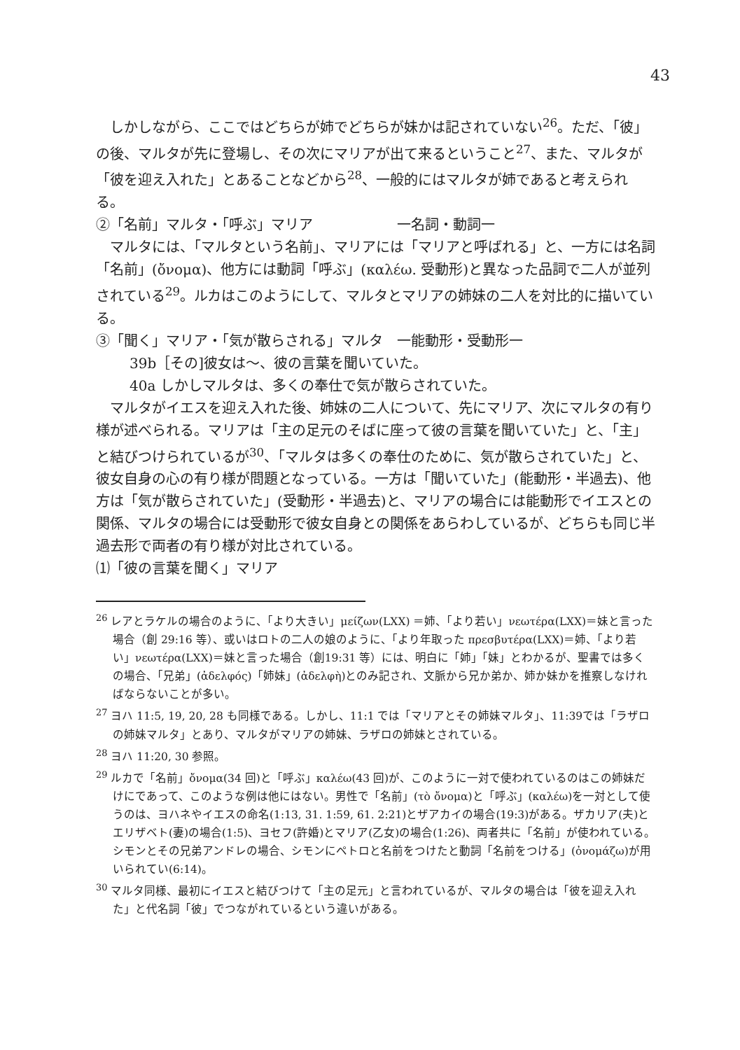43
しかしながら、ここではどちらが姉でどちらが妹かは記されていない<sup>26</sup>。ただ、「彼」の後、マルタが先に登場し、その次にマリアが出て来るということ<sup>27</sup>、また、マルタが「彼を迎え入れた」とあることなどから<sup>28</sup>、一般的にはマルタが姉であると考えられる。
②「名前」マルタ・「呼ぶ」マリア　　　　　　一名詞・動詞一
マルタには、「マルタという名前」、マリアには「マリアと呼ばれる」と、一方には名詞「名前」(ὄνομα)、他方には動詞「呼ぶ」(καλέω. 受動形)と異なった品詞で二人が並列されている<sup>29</sup>。ルカはこのようにして、マルタとマリアの姉妹の二人を対比的に描いている。
③「聞く」マリア・「気が散らされる」マルタ　一能動形・受動形一
39b［その]彼女は〜、彼の言葉を聞いていた。
40a しかしマルタは、多くの奉仕で気が散らされていた。
マルタがイエスを迎え入れた後、姉妹の二人について、先にマリア、次にマルタの有り様が述べられる。マリアは「主の足元のそばに座って彼の言葉を聞いていた」と、「主」と結びつけられているが<sup>30</sup>、「マルタは多くの奉仕のために、気が散らされていた」と、彼女自身の心の有り様が問題となっている。一方は「聞いていた」(能動形・半過去)、他方は「気が散らされていた」(受動形・半過去)と、マリアの場合には能動形でイエスとの関係、マルタの場合には受動形で彼女自身との関係をあらわしているが、どちらも同じ半過去形で両者の有り様が対比されている。
⑴「彼の言葉を聞く」マリア
<sup>26</sup> レアとラケルの場合のように、「より大きい」μείζων(LXX) ＝姉、「より若い」νεωτέρα(LXX)＝妹と言った場合（創 29:16 等）、或いはロトの二人の娘のように、「より年取った πρεσβυτέρα(LXX)＝姉、「より若い」νεωτέρα(LXX)＝妹と言った場合（創19:31 等）には、明白に「姉」「妹」とわかるが、聖書では多くの場合、「兄弟」(ἀδελφός)「姉妹」(ἀδελφὴ)とのみ記され、文脈から兄か弟か、姉か妹かを推察しなければならないことが多い。
<sup>27</sup> ヨハ 11:5, 19, 20, 28 も同様である。しかし、11:1 では「マリアとその姉妹マルタ」、11:39では「ラザロの姉妹マルタ」とあり、マルタがマリアの姉妹、ラザロの姉妹とされている。
<sup>28</sup> ヨハ 11:20, 30 参照。
<sup>29</sup> ルカで「名前」ὄνομα(34 回)と「呼ぶ」καλέω(43 回)が、このように一対で使われているのはこの姉妹だけにであって、このような例は他にはない。男性で「名前」(τὸ ὄνομα)と「呼ぶ」(καλέω)を一対として使うのは、ヨハネやイエスの命名(1:13, 31. 1:59, 61. 2:21)とザアカイの場合(19:3)がある。ザカリア(夫)とエリザベト(妻)の場合(1:5)、ヨセフ(許婚)とマリア(乙女)の場合(1:26)、両者共に「名前」が使われている。シモンとその兄弟アンドレの場合、シモンにペトロと名前をつけたと動詞「名前をつける」(ὀνομάζω)が用いられてい(6:14)。
<sup>30</sup> マルタ同様、最初にイエスと結びつけて「主の足元」と言われているが、マルタの場合は「彼を迎え入れた」と代名詞「彼」でつながれているという違いがある。